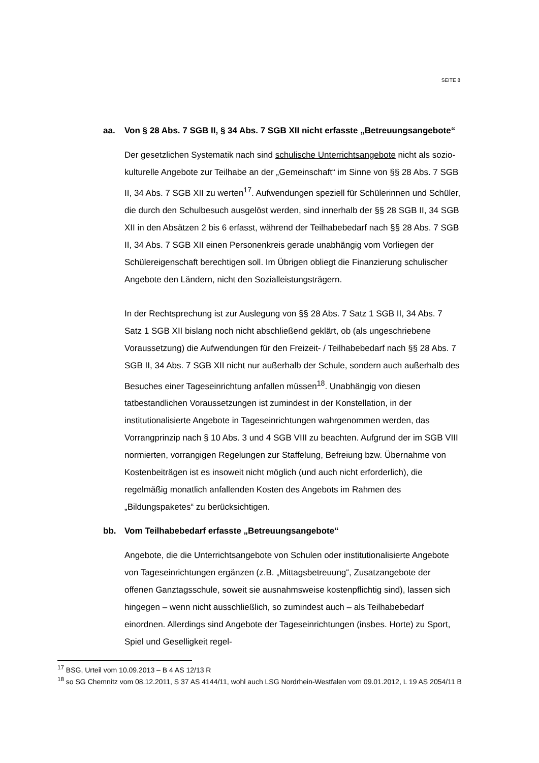SEITE 8
aa. Von § 28 Abs. 7 SGB II, § 34 Abs. 7 SGB XII nicht erfasste „Betreu­ungsangebote“
Der gesetzlichen Systematik nach sind schulische Unterrichtsangebote nicht als sozio-kulturelle Angebote zur Teilhabe an der „Gemeinschaft“ im Sinne von §§ 28 Abs. 7 SGB II, 34 Abs. 7 SGB XII zu werten<sup>17</sup>. Aufwendungen speziell für Schülerinnen und Schüler, die durch den Schulbesuch ausgelöst werden, sind innerhalb der §§ 28 SGB II, 34 SGB XII in den Absätzen 2 bis 6 erfasst, während der Teilhabebedarf nach §§ 28 Abs. 7 SGB II, 34 Abs. 7 SGB XII einen Personenkreis gerade unabhängig vom Vorliegen der Schülereigenschaft berechtigen soll. Im Übrigen obliegt die Finanzierung schulischer Angebote den Ländern, nicht den Sozialleistungsträgern.
In der Rechtsprechung ist zur Auslegung von §§ 28 Abs. 7 Satz 1 SGB II, 34 Abs. 7 Satz 1 SGB XII bislang noch nicht abschließend geklärt, ob (als ungeschriebene Voraussetzung) die Aufwendungen für den Freizeit- / Teilhabebedarf nach §§ 28 Abs. 7 SGB II, 34 Abs. 7 SGB XII nicht nur außerhalb der Schule, sondern auch außerhalb des Besuches einer Tageseinrichtung anfallen müssen<sup>18</sup>. Unabhängig von diesen tatbestandlichen Voraussetzungen ist zumindest in der Konstellation, in der institutionalisierte Angebote in Tageseinrichtungen wahrgenommen werden, das Vorrangprinzip nach § 10 Abs. 3 und 4 SGB VIII zu beachten. Aufgrund der im SGB VIII normierten, vorrangigen Regelungen zur Staffelung, Befreiung bzw. Übernahme von Kostenbeiträgen ist es insoweit nicht möglich (und auch nicht erforderlich), die regelmäßig monatlich anfallenden Kosten des Angebots im Rahmen des „Bildungspaketes“ zu berücksichtigen.
bb. Vom Teilhabebedarf erfasste „Betreuungsangebote“
Angebote, die die Unterrichtsangebote von Schulen oder institutionalisierte Angebote von Tageseinrichtungen ergänzen (z.B. „Mittagsbetreuung“, Zusatzangebote der offenen Ganztagsschule, soweit sie ausnahmsweise kostenpflichtig sind), lassen sich hingegen – wenn nicht ausschließlich, so zumindest auch – als Teilhabebedarf einordnen. Allerdings sind Angebote der Tageseinrichtungen (insbes. Horte) zu Sport, Spiel und Geselligkeit regel-
<sup>17</sup> BSG, Urteil vom 10.09.2013 – B 4 AS 12/13 R
<sup>18</sup> so SG Chemnitz vom 08.12.2011, S 37 AS 4144/11, wohl auch LSG Nordrhein-Westfalen vom 09.01.2012, L 19 AS 2054/11 B